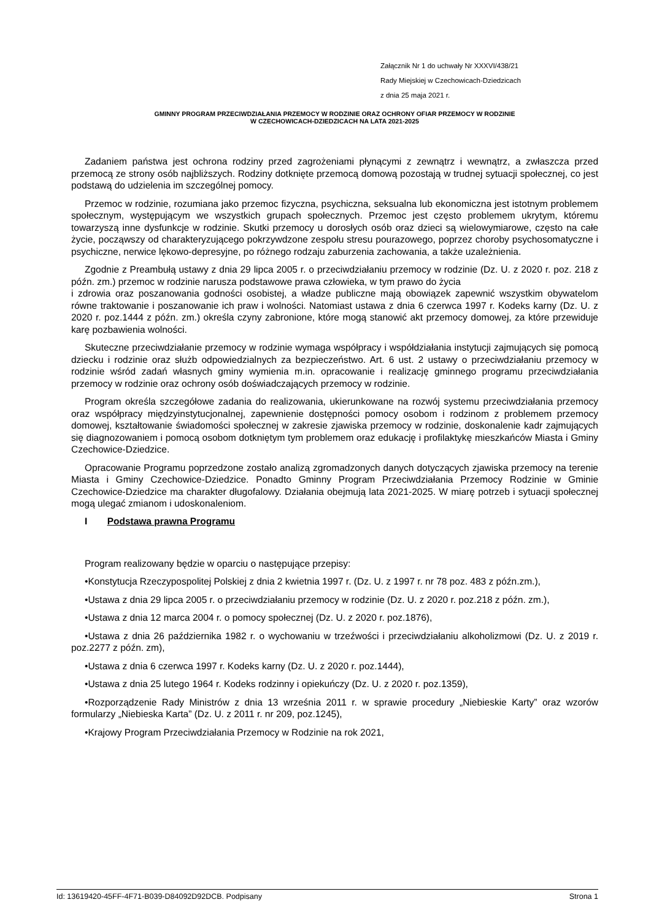Załącznik Nr 1 do uchwały Nr XXXVI/438/21
Rady Miejskiej w Czechowicach-Dziedzicach
z dnia 25 maja 2021 r.
GMINNY PROGRAM PRZECIWDZIAŁANIA PRZEMOCY W RODZINIE ORAZ OCHRONY OFIAR PRZEMOCY W RODZINIE
W CZECHOWICACH-DZIEDZICACH NA LATA 2021-2025
Zadaniem państwa jest ochrona rodziny przed zagrożeniami płynącymi z zewnątrz i wewnątrz, a zwłaszcza przed przemocą ze strony osób najbliższych. Rodziny dotknięte przemocą domową pozostają w trudnej sytuacji społecznej, co jest podstawą do udzielenia im szczególnej pomocy.
Przemoc w rodzinie, rozumiana jako przemoc fizyczna, psychiczna, seksualna lub ekonomiczna jest istotnym problemem społecznym, występującym we wszystkich grupach społecznych. Przemoc jest często problemem ukrytym, któremu towarzyszą inne dysfunkcje w rodzinie. Skutki przemocy u dorosłych osób oraz dzieci są wielowymiarowe, często na całe życie, począwszy od charakteryzującego pokrzywdzone zespołu stresu pourazowego, poprzez choroby psychosomatyczne i psychiczne, nerwice lękowo-depresyjne, po różnego rodzaju zaburzenia zachowania, a także uzależnienia.
Zgodnie z Preambułą ustawy z dnia 29 lipca 2005 r. o przeciwdziałaniu przemocy w rodzinie (Dz. U. z 2020 r. poz. 218 z późn. zm.) przemoc w rodzinie narusza podstawowe prawa człowieka, w tym prawo do życia
i zdrowia oraz poszanowania godności osobistej, a władze publiczne mają obowiązek zapewnić wszystkim obywatelom równe traktowanie i poszanowanie ich praw i wolności. Natomiast ustawa z dnia 6 czerwca 1997 r. Kodeks karny (Dz. U. z 2020 r. poz.1444 z późn. zm.) określa czyny zabronione, które mogą stanowić akt przemocy domowej, za które przewiduje karę pozbawienia wolności.
Skuteczne przeciwdziałanie przemocy w rodzinie wymaga współpracy i współdziałania instytucji zajmujących się pomocą dziecku i rodzinie oraz służb odpowiedzialnych za bezpieczeństwo. Art. 6 ust. 2 ustawy o przeciwdziałaniu przemocy w rodzinie wśród zadań własnych gminy wymienia m.in. opracowanie i realizację gminnego programu przeciwdziałania przemocy w rodzinie oraz ochrony osób doświadczających przemocy w rodzinie.
Program określa szczegółowe zadania do realizowania, ukierunkowane na rozwój systemu przeciwdziałania przemocy oraz współpracy międzyinstytucjonalnej, zapewnienie dostępności pomocy osobom i rodzinom z problemem przemocy domowej, kształtowanie świadomości społecznej w zakresie zjawiska przemocy w rodzinie, doskonalenie kadr zajmujących się diagnozowaniem i pomocą osobom dotkniętym tym problemem oraz edukację i profilaktykę mieszkańców Miasta i Gminy Czechowice-Dziedzice.
Opracowanie Programu poprzedzone zostało analizą zgromadzonych danych dotyczących zjawiska przemocy na terenie Miasta i Gminy Czechowice-Dziedzice. Ponadto Gminny Program Przeciwdziałania Przemocy Rodzinie w Gminie Czechowice-Dziedzice ma charakter długofalowy. Działania obejmują lata 2021-2025. W miarę potrzeb i sytuacji społecznej mogą ulegać zmianom i udoskonaleniom.
I Podstawa prawna Programu
Program realizowany będzie w oparciu o następujące przepisy:
•Konstytucja Rzeczypospolitej Polskiej z dnia 2 kwietnia 1997 r. (Dz. U. z 1997 r. nr 78 poz. 483 z późn.zm.),
•Ustawa z dnia 29 lipca 2005 r. o przeciwdziałaniu przemocy w rodzinie (Dz. U. z 2020 r. poz.218 z późn. zm.),
•Ustawa z dnia 12 marca 2004 r. o pomocy społecznej (Dz. U. z 2020 r. poz.1876),
•Ustawa z dnia 26 października 1982 r. o wychowaniu w trzeźwości i przeciwdziałaniu alkoholizmowi (Dz. U. z 2019 r. poz.2277 z późn. zm),
•Ustawa z dnia 6 czerwca 1997 r. Kodeks karny (Dz. U. z 2020 r. poz.1444),
•Ustawa z dnia 25 lutego 1964 r. Kodeks rodzinny i opiekuńczy (Dz. U. z 2020 r. poz.1359),
•Rozporządzenie Rady Ministrów z dnia 13 września 2011 r. w sprawie procedury „Niebieskie Karty” oraz wzorów formularzy „Niebieska Karta” (Dz. U. z 2011 r. nr 209, poz.1245),
•Krajowy Program Przeciwdziałania Przemocy w Rodzinie na rok 2021,
Id: 13619420-45FF-4F71-B039-D84092D92DCB. Podpisany Strona 1